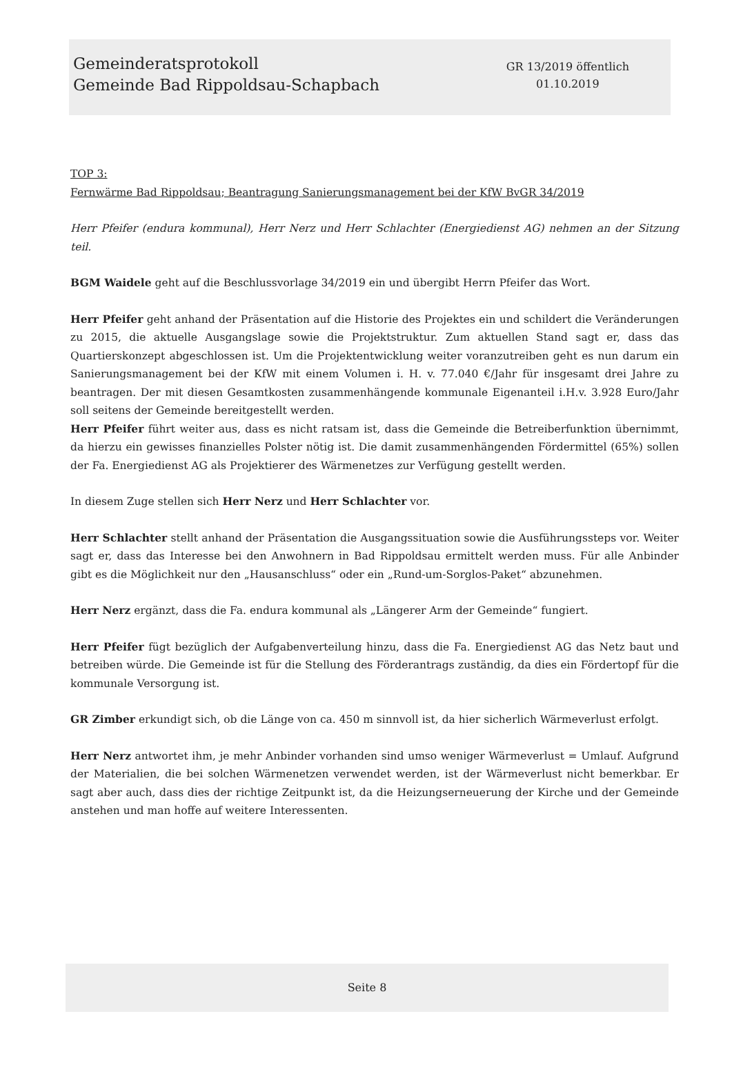Gemeinderatsprotokoll
Gemeinde Bad Rippoldsau-Schapbach
GR 13/2019 öffentlich
01.10.2019
TOP 3:
Fernwärme Bad Rippoldsau; Beantragung Sanierungsmanagement bei der KfW BvGR 34/2019
Herr Pfeifer (endura kommunal), Herr Nerz und Herr Schlachter (Energiedienst AG) nehmen an der Sitzung teil.
BGM Waidele geht auf die Beschlussvorlage 34/2019 ein und übergibt Herrn Pfeifer das Wort.
Herr Pfeifer geht anhand der Präsentation auf die Historie des Projektes ein und schildert die Veränderungen zu 2015, die aktuelle Ausgangslage sowie die Projektstruktur. Zum aktuellen Stand sagt er, dass das Quartierskonzept abgeschlossen ist. Um die Projektentwicklung weiter voranzutreiben geht es nun darum ein Sanierungsmanagement bei der KfW mit einem Volumen i. H. v. 77.040 €/Jahr für insgesamt drei Jahre zu beantragen. Der mit diesen Gesamtkosten zusammenhängende kommunale Eigenanteil i.H.v. 3.928 Euro/Jahr soll seitens der Gemeinde bereitgestellt werden.
Herr Pfeifer führt weiter aus, dass es nicht ratsam ist, dass die Gemeinde die Betreiberfunktion übernimmt, da hierzu ein gewisses finanzielles Polster nötig ist. Die damit zusammenhängenden Fördermittel (65%) sollen der Fa. Energiedienst AG als Projektierer des Wärmenetzes zur Verfügung gestellt werden.
In diesem Zuge stellen sich Herr Nerz und Herr Schlachter vor.
Herr Schlachter stellt anhand der Präsentation die Ausgangssituation sowie die Ausführungssteps vor. Weiter sagt er, dass das Interesse bei den Anwohnern in Bad Rippoldsau ermittelt werden muss. Für alle Anbinder gibt es die Möglichkeit nur den „Hausanschluss“ oder ein „Rund-um-Sorglos-Paket“ abzunehmen.
Herr Nerz ergänzt, dass die Fa. endura kommunal als „Längerer Arm der Gemeinde“ fungiert.
Herr Pfeifer fügt bezüglich der Aufgabenverteilung hinzu, dass die Fa. Energiedienst AG das Netz baut und betreiben würde. Die Gemeinde ist für die Stellung des Förderantrags zuständig, da dies ein Fördertopf für die kommunale Versorgung ist.
GR Zimber erkundigt sich, ob die Länge von ca. 450 m sinnvoll ist, da hier sicherlich Wärmeverlust erfolgt.
Herr Nerz antwortet ihm, je mehr Anbinder vorhanden sind umso weniger Wärmeverlust = Umlauf. Aufgrund der Materialien, die bei solchen Wärmenetzen verwendet werden, ist der Wärmeverlust nicht bemerkbar. Er sagt aber auch, dass dies der richtige Zeitpunkt ist, da die Heizungserneuerung der Kirche und der Gemeinde anstehen und man hoffe auf weitere Interessenten.
Seite 8